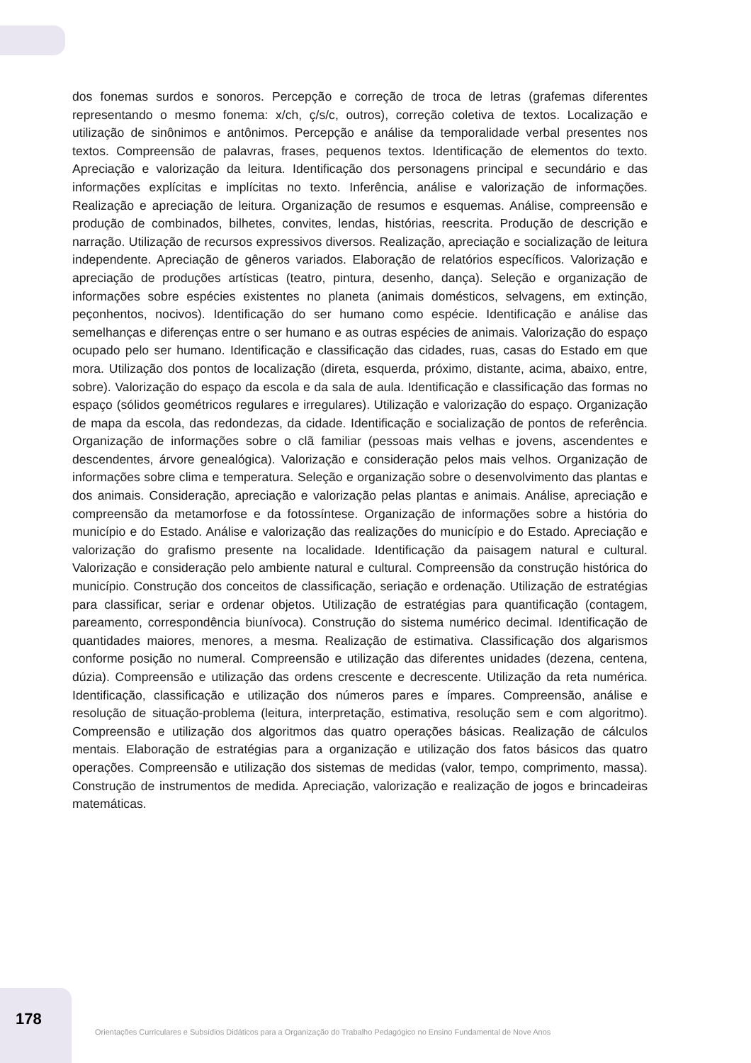dos fonemas surdos e sonoros. Percepção e correção de troca de letras (grafemas diferentes representando o mesmo fonema: x/ch, ç/s/c, outros), correção coletiva de textos. Localização e utilização de sinônimos e antônimos. Percepção e análise da temporalidade verbal presentes nos textos. Compreensão de palavras, frases, pequenos textos. Identificação de elementos do texto. Apreciação e valorização da leitura. Identificação dos personagens principal e secundário e das informações explícitas e implícitas no texto. Inferência, análise e valorização de informações. Realização e apreciação de leitura. Organização de resumos e esquemas. Análise, compreensão e produção de combinados, bilhetes, convites, lendas, histórias, reescrita. Produção de descrição e narração. Utilização de recursos expressivos diversos. Realização, apreciação e socialização de leitura independente. Apreciação de gêneros variados. Elaboração de relatórios específicos. Valorização e apreciação de produções artísticas (teatro, pintura, desenho, dança). Seleção e organização de informações sobre espécies existentes no planeta (animais domésticos, selvagens, em extinção, peçonhentos, nocivos). Identificação do ser humano como espécie. Identificação e análise das semelhanças e diferenças entre o ser humano e as outras espécies de animais. Valorização do espaço ocupado pelo ser humano. Identificação e classificação das cidades, ruas, casas do Estado em que mora. Utilização dos pontos de localização (direta, esquerda, próximo, distante, acima, abaixo, entre, sobre). Valorização do espaço da escola e da sala de aula. Identificação e classificação das formas no espaço (sólidos geométricos regulares e irregulares). Utilização e valorização do espaço. Organização de mapa da escola, das redondezas, da cidade. Identificação e socialização de pontos de referência. Organização de informações sobre o clã familiar (pessoas mais velhas e jovens, ascendentes e descendentes, árvore genealógica). Valorização e consideração pelos mais velhos. Organização de informações sobre clima e temperatura. Seleção e organização sobre o desenvolvimento das plantas e dos animais. Consideração, apreciação e valorização pelas plantas e animais. Análise, apreciação e compreensão da metamorfose e da fotossíntese. Organização de informações sobre a história do município e do Estado. Análise e valorização das realizações do município e do Estado. Apreciação e valorização do grafismo presente na localidade. Identificação da paisagem natural e cultural. Valorização e consideração pelo ambiente natural e cultural. Compreensão da construção histórica do município. Construção dos conceitos de classificação, seriação e ordenação. Utilização de estratégias para classificar, seriar e ordenar objetos. Utilização de estratégias para quantificação (contagem, pareamento, correspondência biunívoca). Construção do sistema numérico decimal. Identificação de quantidades maiores, menores, a mesma. Realização de estimativa. Classificação dos algarismos conforme posição no numeral. Compreensão e utilização das diferentes unidades (dezena, centena, dúzia). Compreensão e utilização das ordens crescente e decrescente. Utilização da reta numérica. Identificação, classificação e utilização dos números pares e ímpares. Compreensão, análise e resolução de situação-problema (leitura, interpretação, estimativa, resolução sem e com algoritmo). Compreensão e utilização dos algoritmos das quatro operações básicas. Realização de cálculos mentais. Elaboração de estratégias para a organização e utilização dos fatos básicos das quatro operações. Compreensão e utilização dos sistemas de medidas (valor, tempo, comprimento, massa). Construção de instrumentos de medida. Apreciação, valorização e realização de jogos e brincadeiras matemáticas.
178
Orientações Curriculares e Subsídios Didáticos para a Organização do Trabalho Pedagógico no Ensino Fundamental de Nove Anos